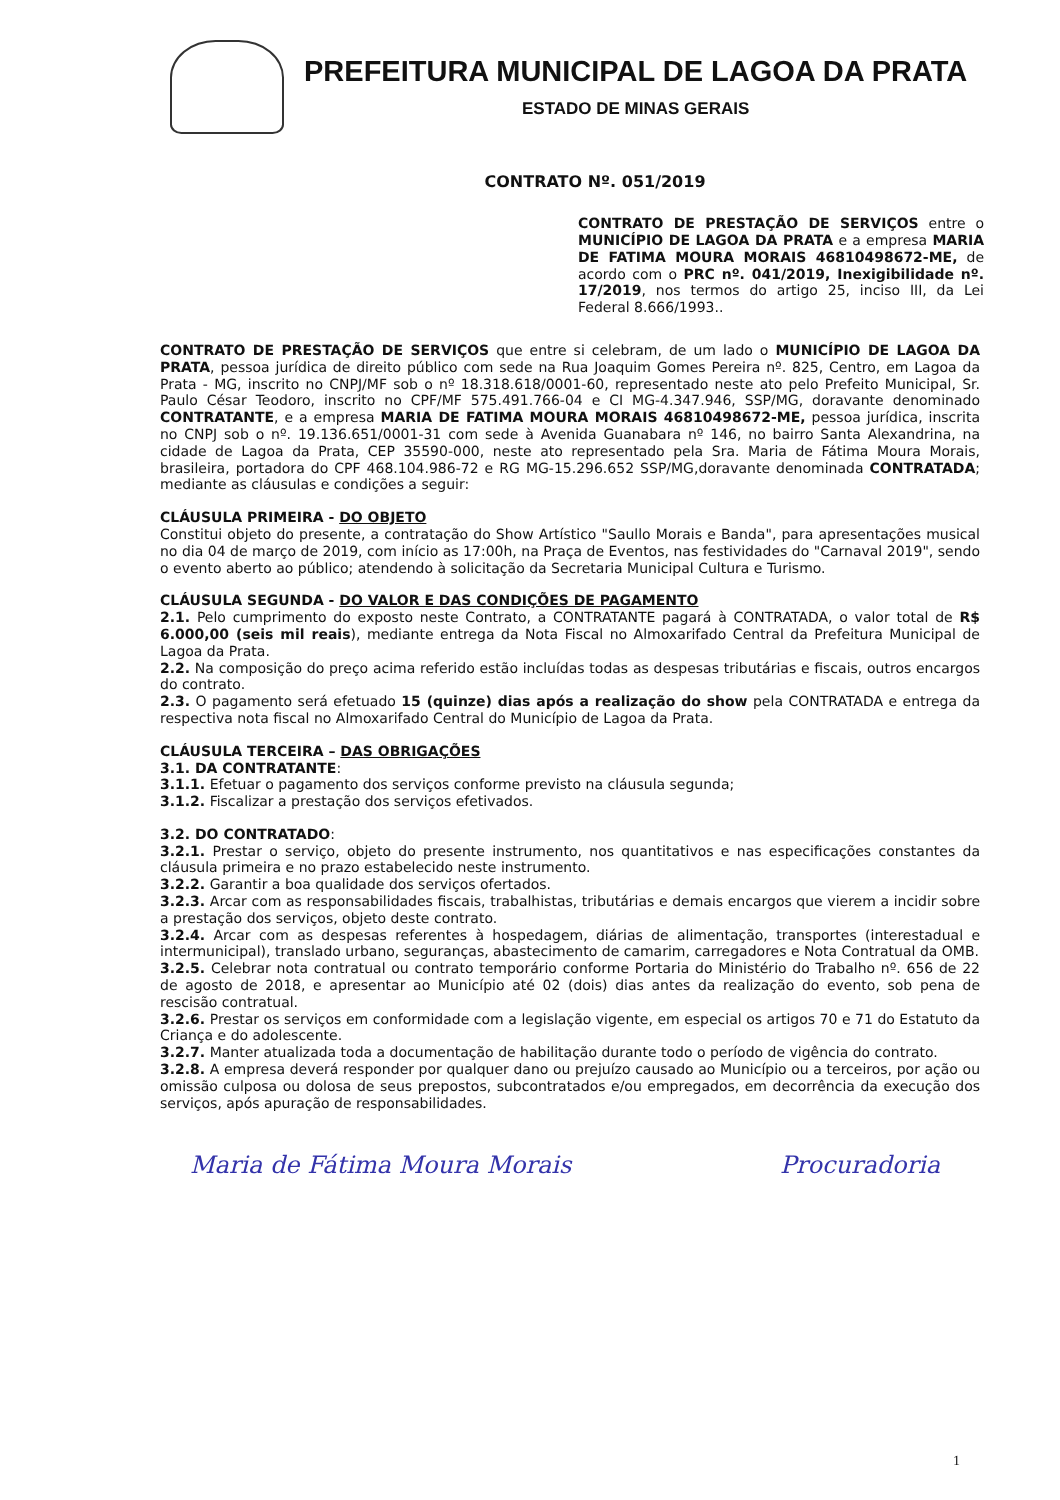PREFEITURA MUNICIPAL DE LAGOA DA PRATA
ESTADO DE MINAS GERAIS
CONTRATO Nº. 051/2019
CONTRATO DE PRESTAÇÃO DE SERVIÇOS entre o MUNICÍPIO DE LAGOA DA PRATA e a empresa MARIA DE FATIMA MOURA MORAIS 46810498672-ME, de acordo com o PRC nº. 041/2019, Inexigibilidade nº. 17/2019, nos termos do artigo 25, inciso III, da Lei Federal 8.666/1993..
CONTRATO DE PRESTAÇÃO DE SERVIÇOS que entre si celebram, de um lado o MUNICÍPIO DE LAGOA DA PRATA, pessoa jurídica de direito público com sede na Rua Joaquim Gomes Pereira nº. 825, Centro, em Lagoa da Prata - MG, inscrito no CNPJ/MF sob o nº 18.318.618/0001-60, representado neste ato pelo Prefeito Municipal, Sr. Paulo César Teodoro, inscrito no CPF/MF 575.491.766-04 e CI MG-4.347.946, SSP/MG, doravante denominado CONTRATANTE, e a empresa MARIA DE FATIMA MOURA MORAIS 46810498672-ME, pessoa jurídica, inscrita no CNPJ sob o nº. 19.136.651/0001-31 com sede à Avenida Guanabara nº 146, no bairro Santa Alexandrina, na cidade de Lagoa da Prata, CEP 35590-000, neste ato representado pela Sra. Maria de Fátima Moura Morais, brasileira, portadora do CPF 468.104.986-72 e RG MG-15.296.652 SSP/MG,doravante denominada CONTRATADA; mediante as cláusulas e condições a seguir:
CLÁUSULA PRIMEIRA - DO OBJETO
Constitui objeto do presente, a contratação do Show Artístico "Saullo Morais e Banda", para apresentações musical no dia 04 de março de 2019, com início as 17:00h, na Praça de Eventos, nas festividades do "Carnaval 2019", sendo o evento aberto ao público; atendendo à solicitação da Secretaria Municipal Cultura e Turismo.
CLÁUSULA SEGUNDA - DO VALOR E DAS CONDIÇÕES DE PAGAMENTO
2.1. Pelo cumprimento do exposto neste Contrato, a CONTRATANTE pagará à CONTRATADA, o valor total de R$ 6.000,00 (seis mil reais), mediante entrega da Nota Fiscal no Almoxarifado Central da Prefeitura Municipal de Lagoa da Prata.
2.2. Na composição do preço acima referido estão incluídas todas as despesas tributárias e fiscais, outros encargos do contrato.
2.3. O pagamento será efetuado 15 (quinze) dias após a realização do show pela CONTRATADA e entrega da respectiva nota fiscal no Almoxarifado Central do Município de Lagoa da Prata.
CLÁUSULA TERCEIRA – DAS OBRIGAÇÕES
3.1. DA CONTRATANTE:
3.1.1. Efetuar o pagamento dos serviços conforme previsto na cláusula segunda;
3.1.2. Fiscalizar a prestação dos serviços efetivados.
3.2. DO CONTRATADO:
3.2.1. Prestar o serviço, objeto do presente instrumento, nos quantitativos e nas especificações constantes da cláusula primeira e no prazo estabelecido neste instrumento.
3.2.2. Garantir a boa qualidade dos serviços ofertados.
3.2.3. Arcar com as responsabilidades fiscais, trabalhistas, tributárias e demais encargos que vierem a incidir sobre a prestação dos serviços, objeto deste contrato.
3.2.4. Arcar com as despesas referentes à hospedagem, diárias de alimentação, transportes (interestadual e intermunicipal), translado urbano, seguranças, abastecimento de camarim, carregadores e Nota Contratual da OMB.
3.2.5. Celebrar nota contratual ou contrato temporário conforme Portaria do Ministério do Trabalho nº. 656 de 22 de agosto de 2018, e apresentar ao Município até 02 (dois) dias antes da realização do evento, sob pena de rescisão contratual.
3.2.6. Prestar os serviços em conformidade com a legislação vigente, em especial os artigos 70 e 71 do Estatuto da Criança e do adolescente.
3.2.7. Manter atualizada toda a documentação de habilitação durante todo o período de vigência do contrato.
3.2.8. A empresa deverá responder por qualquer dano ou prejuízo causado ao Município ou a terceiros, por ação ou omissão culposa ou dolosa de seus prepostos, subcontratados e/ou empregados, em decorrência da execução dos serviços, após apuração de responsabilidades.
Maria de Fátima Moura Morais Procuradoria
1